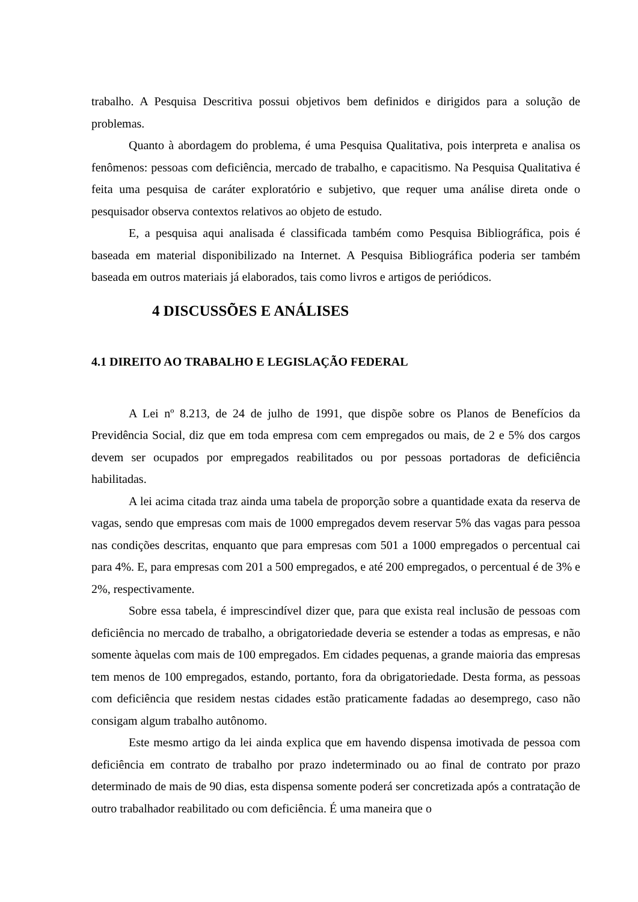trabalho. A Pesquisa Descritiva possui objetivos bem definidos e dirigidos para a solução de problemas.
Quanto à abordagem do problema, é uma Pesquisa Qualitativa, pois interpreta e analisa os fenômenos: pessoas com deficiência, mercado de trabalho, e capacitismo. Na Pesquisa Qualitativa é feita uma pesquisa de caráter exploratório e subjetivo, que requer uma análise direta onde o pesquisador observa contextos relativos ao objeto de estudo.
E, a pesquisa aqui analisada é classificada também como Pesquisa Bibliográfica, pois é baseada em material disponibilizado na Internet. A Pesquisa Bibliográfica poderia ser também baseada em outros materiais já elaborados, tais como livros e artigos de periódicos.
4 DISCUSSÕES E ANÁLISES
4.1 DIREITO AO TRABALHO E LEGISLAÇÃO FEDERAL
A Lei nº 8.213, de 24 de julho de 1991, que dispõe sobre os Planos de Benefícios da Previdência Social, diz que em toda empresa com cem empregados ou mais, de 2 e 5% dos cargos devem ser ocupados por empregados reabilitados ou por pessoas portadoras de deficiência habilitadas.
A lei acima citada traz ainda uma tabela de proporção sobre a quantidade exata da reserva de vagas, sendo que empresas com mais de 1000 empregados devem reservar 5% das vagas para pessoa nas condições descritas, enquanto que para empresas com 501 a 1000 empregados o percentual cai para 4%. E, para empresas com 201 a 500 empregados, e até 200 empregados, o percentual é de 3% e 2%, respectivamente.
Sobre essa tabela, é imprescindível dizer que, para que exista real inclusão de pessoas com deficiência no mercado de trabalho, a obrigatoriedade deveria se estender a todas as empresas, e não somente àquelas com mais de 100 empregados. Em cidades pequenas, a grande maioria das empresas tem menos de 100 empregados, estando, portanto, fora da obrigatoriedade. Desta forma, as pessoas com deficiência que residem nestas cidades estão praticamente fadadas ao desemprego, caso não consigam algum trabalho autônomo.
Este mesmo artigo da lei ainda explica que em havendo dispensa imotivada de pessoa com deficiência em contrato de trabalho por prazo indeterminado ou ao final de contrato por prazo determinado de mais de 90 dias, esta dispensa somente poderá ser concretizada após a contratação de outro trabalhador reabilitado ou com deficiência. É uma maneira que o